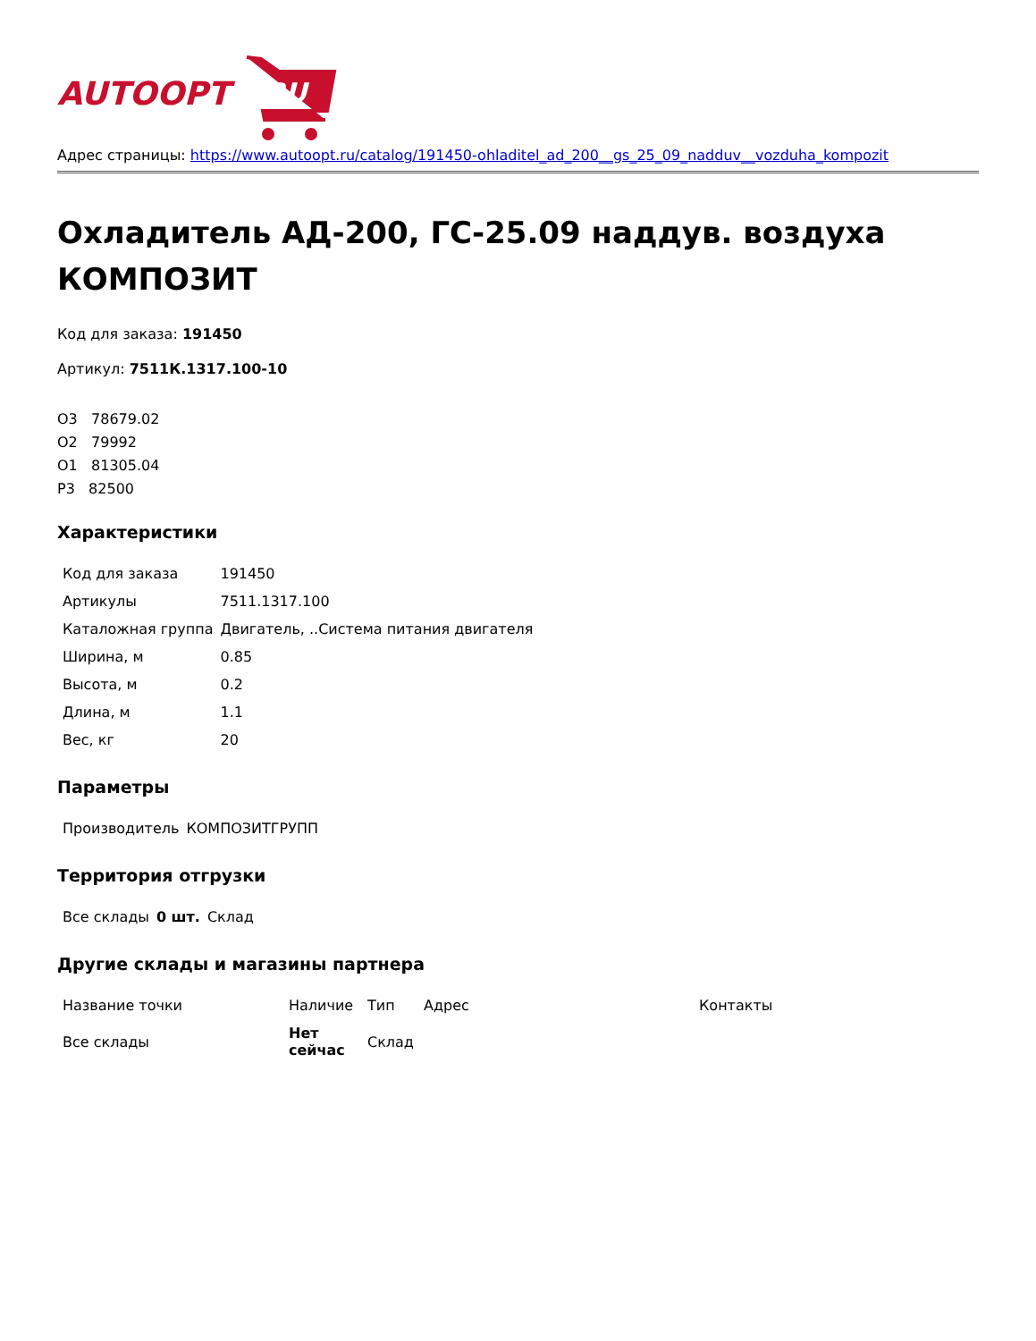AUTOOPT
RU
Адрес страницы: https://www.autoopt.ru/catalog/191450-ohladitel_ad_200__gs_25_09_nadduv__vozduha_kompozit
Охладитель АД-200, ГС-25.09 наддув. воздуха КОМПОЗИТ
Код для заказа: 191450
Артикул: 7511К.1317.100-10
О3 78679.02
О2 79992
О1 81305.04
Р3 82500
Характеристики
| Код для заказа | 191450 |
| Артикулы | 7511.1317.100 |
| Каталожная группа | Двигатель, ..Система питания двигателя |
| Ширина, м | 0.85 |
| Высота, м | 0.2 |
| Длина, м | 1.1 |
| Вес, кг | 20 |
Параметры
| Производитель | КОМПОЗИТГРУПП |
Территория отгрузки
| Все склады | 0 шт. | Склад |
Другие склады и магазины партнера
| Название точки | Наличие | Тип | Адрес | Контакты |
| --- | --- | --- | --- | --- |
| Все склады | Нет сейчас | Склад | | |